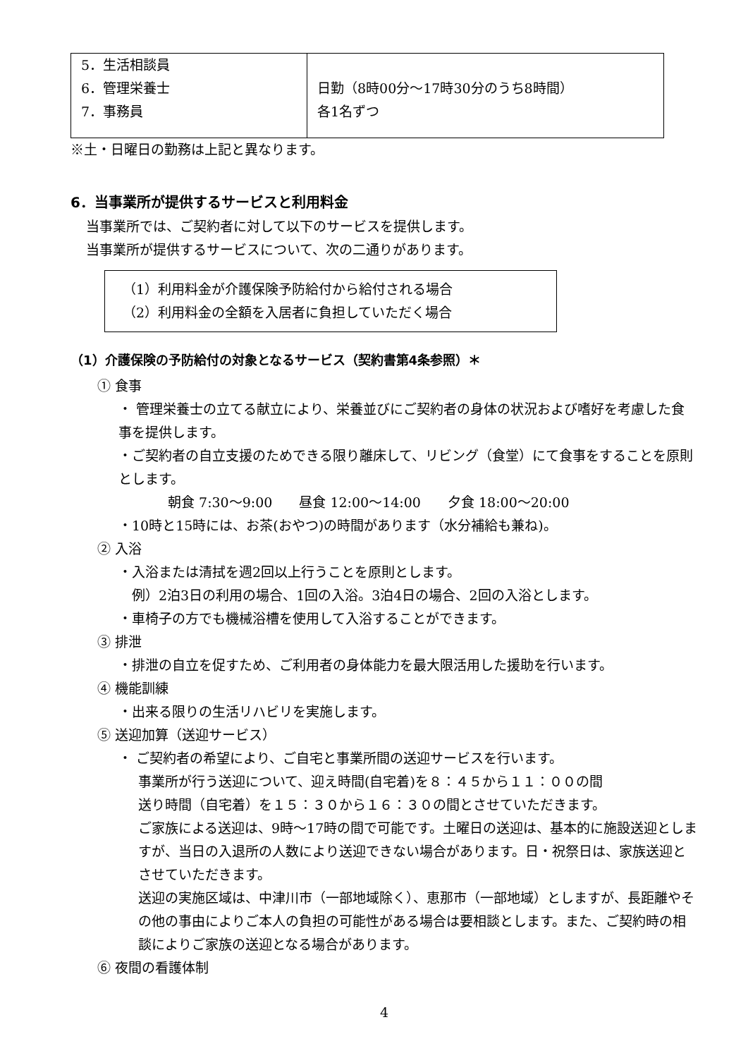| 5．生活相談員 6．管理栄養士 7．事務員 | 日勤（8時00分～17時30分のうち8時間） 各1名ずつ |
※土・日曜日の勤務は上記と異なります。
6．当事業所が提供するサービスと利用料金
当事業所では、ご契約者に対して以下のサービスを提供します。
当事業所が提供するサービスについて、次の二通りがあります。
（1）利用料金が介護保険予防給付から給付される場合
（2）利用料金の全額を入居者に負担していただく場合
（1）介護保険の予防給付の対象となるサービス（契約書第4条参照）＊
① 食事
・ 管理栄養士の立てる献立により、栄養並びにご契約者の身体の状況および嗜好を考慮した食事を提供します。
・ご契約者の自立支援のためできる限り離床して、リビング（食堂）にて食事をすることを原則とします。
朝食 7:30～9:00　　昼食 12:00～14:00　　夕食 18:00～20:00
・10時と15時には、お茶(おやつ)の時間があります（水分補給も兼ね)。
② 入浴
・入浴または清拭を週2回以上行うことを原則とします。
　例）2泊3日の利用の場合、1回の入浴。3泊4日の場合、2回の入浴とします。
・車椅子の方でも機械浴槽を使用して入浴することができます。
③ 排泄
・排泄の自立を促すため、ご利用者の身体能力を最大限活用した援助を行います。
④ 機能訓練
・出来る限りの生活リハビリを実施します。
⑤ 送迎加算（送迎サービス）
・ ご契約者の希望により、ご自宅と事業所間の送迎サービスを行います。
事業所が行う送迎について、迎え時間(自宅着)を８：４５から１１：００の間
送り時間（自宅着）を１５：３０から１６：３０の間とさせていただきます。
ご家族による送迎は、9時～17時の間で可能です。土曜日の送迎は、基本的に施設送迎としますが、当日の入退所の人数により送迎できない場合があります。日・祝祭日は、家族送迎とさせていただきます。
送迎の実施区域は、中津川市（一部地域除く）、恵那市（一部地域）としますが、長距離やその他の事由によりご本人の負担の可能性がある場合は要相談とします。また、ご契約時の相談によりご家族の送迎となる場合があります。
⑥ 夜間の看護体制
4